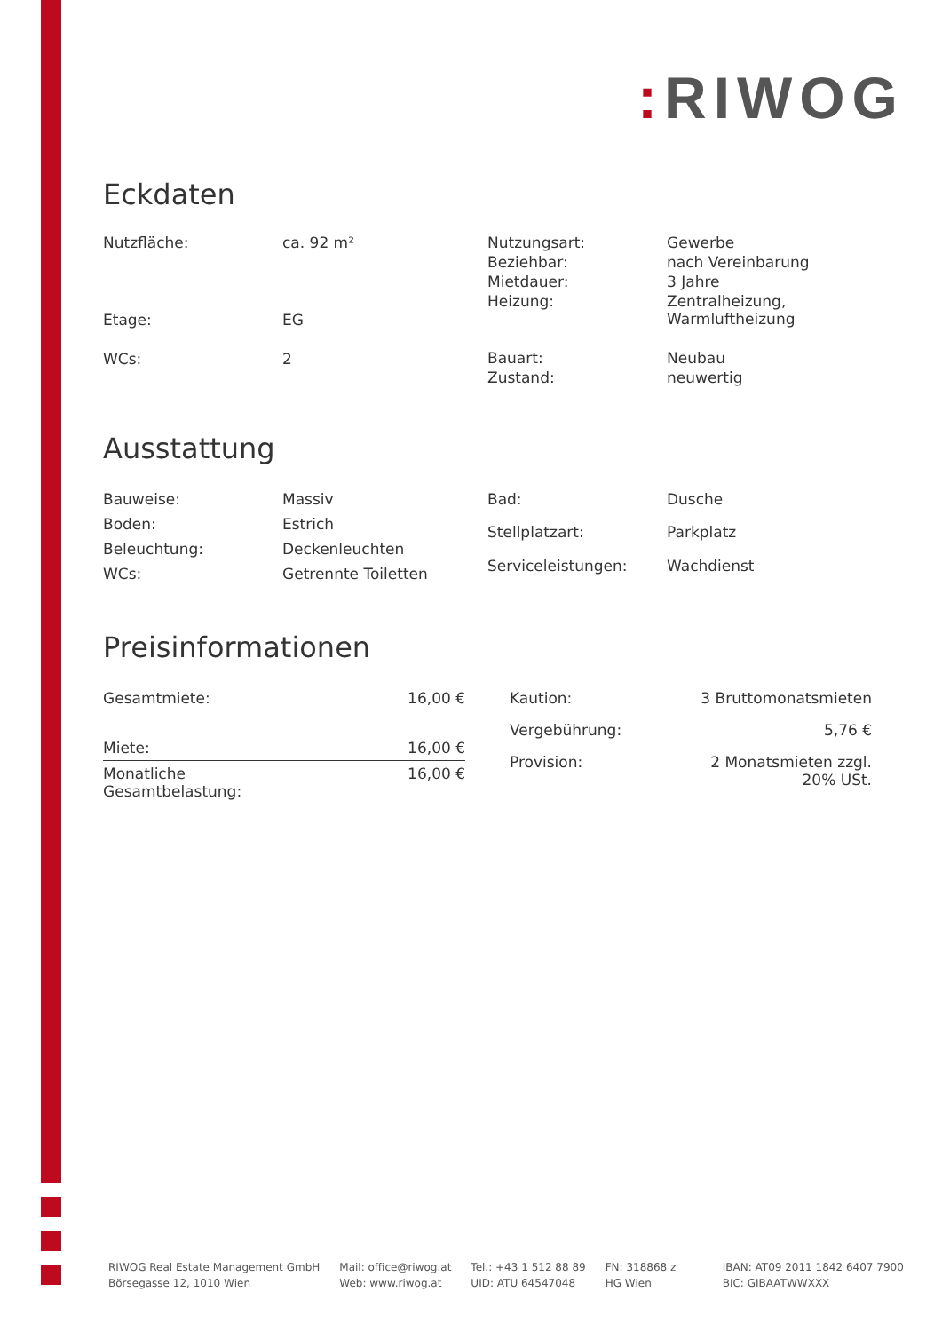: RIWOG
Eckdaten
| Nutzfläche: | ca. 92 m² |
| Etage: | EG |
| WCs: | 2 |
| Nutzungsart: | Gewerbe |
| Beziehbar: | nach Vereinbarung |
| Mietdauer: | 3 Jahre |
| Heizung: | Zentralheizung, Warmluftheizung |
| Bauart: | Neubau |
| Zustand: | neuwertig |
Ausstattung
| Bauweise: | Massiv |
| Boden: | Estrich |
| Beleuchtung: | Deckenleuchten |
| WCs: | Getrennte Toiletten |
| Bad: | Dusche |
| Stellplatzart: | Parkplatz |
| Serviceleistungen: | Wachdienst |
Preisinformationen
| Gesamtmiete: | 16,00 € |
| Miete: | 16,00 € |
| Monatliche Gesamtbelastung: | 16,00 € |
| Kaution: | 3 Bruttomonatsmieten |
| Vergebührung: | 5,76 € |
| Provision: | 2 Monatsmieten zzgl. 20% USt. |
RIWOG Real Estate Management GmbH
Börsegasse 12, 1010 Wien
Mail: office@riwog.at
Web: www.riwog.at
Tel.: +43 1 512 88 89
UID: ATU 64547048
FN: 318868 z
HG Wien
IBAN: AT09 2011 1842 6407 7900
BIC: GIBAATWWXXX